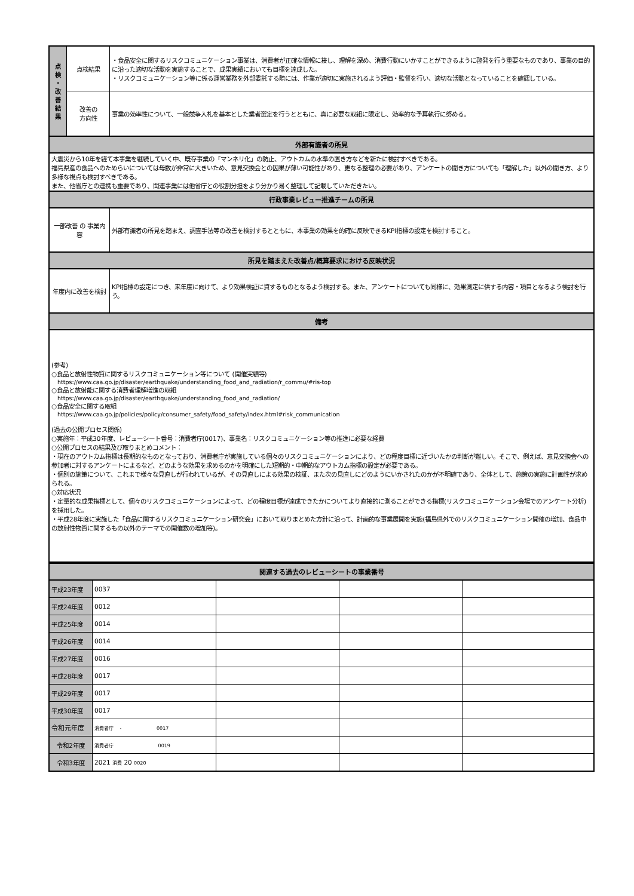| 点 検 ・ 改 善 結 果 | 点検結果 | ・食品安全に関するリスクコミュニケーション事業は、消費者が正確な情報に接し、理解を深め、消費行動にいかすことができるように啓発を行う重要なものであり、事業の目的に沿った適切な活動を実施することで、成果実績においても目標を達成した。 ・リスクコミュニケーション等に係る運営業務を外部委託する際には、作業が適切に実施されるよう評価・監督を行い、適切な活動となっていることを確認している。 |
| | 改善の 方向性 | 事業の効率性について、一般競争入札を基本とした業者選定を行うとともに、真に必要な取組に限定し、効率的な予算執行に努める。 |
| 外部有識者の所見 | | |
| 大震災から10年を経て本事業を継続していく中、既存事業の「マンネリ化」の防止、アウトカムの水準の置き方などを新たに検討すべきである。 福島県産の食品へのためらいについては母数が非常に大きいため、意見交換会との因果が薄い可能性があり、更なる整理の必要があり、アンケートの聞き方についても「理解した」以外の聞き方、より多様な視点も検討すべきである。 また、他省庁との連携も重要であり、関連事業には他省庁との役割分担をより分かり易く整理して記載していただきたい。 | | |
| 行政事業レビュー推進チームの所見 | | |
| 一部改善 の 事業内容 | | 外部有識者の所見を踏まえ、調査手法等の改善を検討するとともに、本事業の効果を的確に反映できるKPI指標の設定を検討すること。 |
| 所見を踏まえた改善点/概算要求における反映状況 | | |
| 年度内に改善を検討 | | KPI指標の設定につき、来年度に向けて、より効果検証に資するものとなるよう検討する。また、アンケートについても同様に、効果測定に供する内容・項目となるよう検討を行う。 |
| 備考 | | |
| (参考) ○食品と放射性物質に関するリスクコミュニケーション等について (開催実績等) https://www.caa.go.jp/disaster/earthquake/understanding_food_and_radiation/r_commu/#ris-top ○食品と放射能に関する消費者理解増進の取組 https://www.caa.go.jp/disaster/earthquake/understanding_food_and_radiation/ ○食品安全に関する取組 https://www.caa.go.jp/policies/policy/consumer_safety/food_safety/index.html#risk_communication (過去の公開プロセス関係) ○実施年：平成30年度、レビューシート番号：消費者庁(0017)、事業名：リスクコミュニケーション等の推進に必要な経費 ○公開プロセスの結果及び取りまとめコメント： ・現在のアウトカム指標は長期的なものとなっており、消費者庁が実施している個々のリスクコミュニケーションにより、どの程度目標に近づいたかの判断が難しい。そこで、例えば、意見交換会への参加者に対するアンケートによるなど、どのような効果を求めるのかを明確にした短期的・中期的なアウトカム指標の設定が必要である。 ・個別の施策について、これまで様々な見直しが行われているが、その見直しによる効果の検証、また次の見直しにどのようにいかされたのかが不明確であり、全体として、施策の実施に計画性が求められる。 ○対応状況 ・定量的な成果指標として、個々のリスクコミュニケーションによって、どの程度目標が達成できたかについてより直接的に測ることができる指標(リスクコミュニケーション会場でのアンケート分析)を採用した。 ・平成28年度に実施した「食品に関するリスクコミュニケーション研究会」において取りまとめた方針に沿って、計画的な事業展開を実施(福島県外でのリスクコミュニケーション開催の増加、食品中の放射性物質に関するもの以外のテーマでの開催数の増加等)。 | | |
| 関連する過去のレビューシートの事業番号 | | | | |
| --- | --- | --- | --- | --- |
| 平成23年度 | 0037 | | | |
| 平成24年度 | 0012 | | | |
| 平成25年度 | 0014 | | | |
| 平成26年度 | 0014 | | | |
| 平成27年度 | 0016 | | | |
| 平成28年度 | 0017 | | | |
| 平成29年度 | 0017 | | | |
| 平成30年度 | 0017 | | | |
| 令和元年度 | 消費者庁 - 0017 | | | |
| 令和2年度 | 消費者庁 0019 | | | |
| 令和3年度 | 2021 消費 20 0020 | | | |